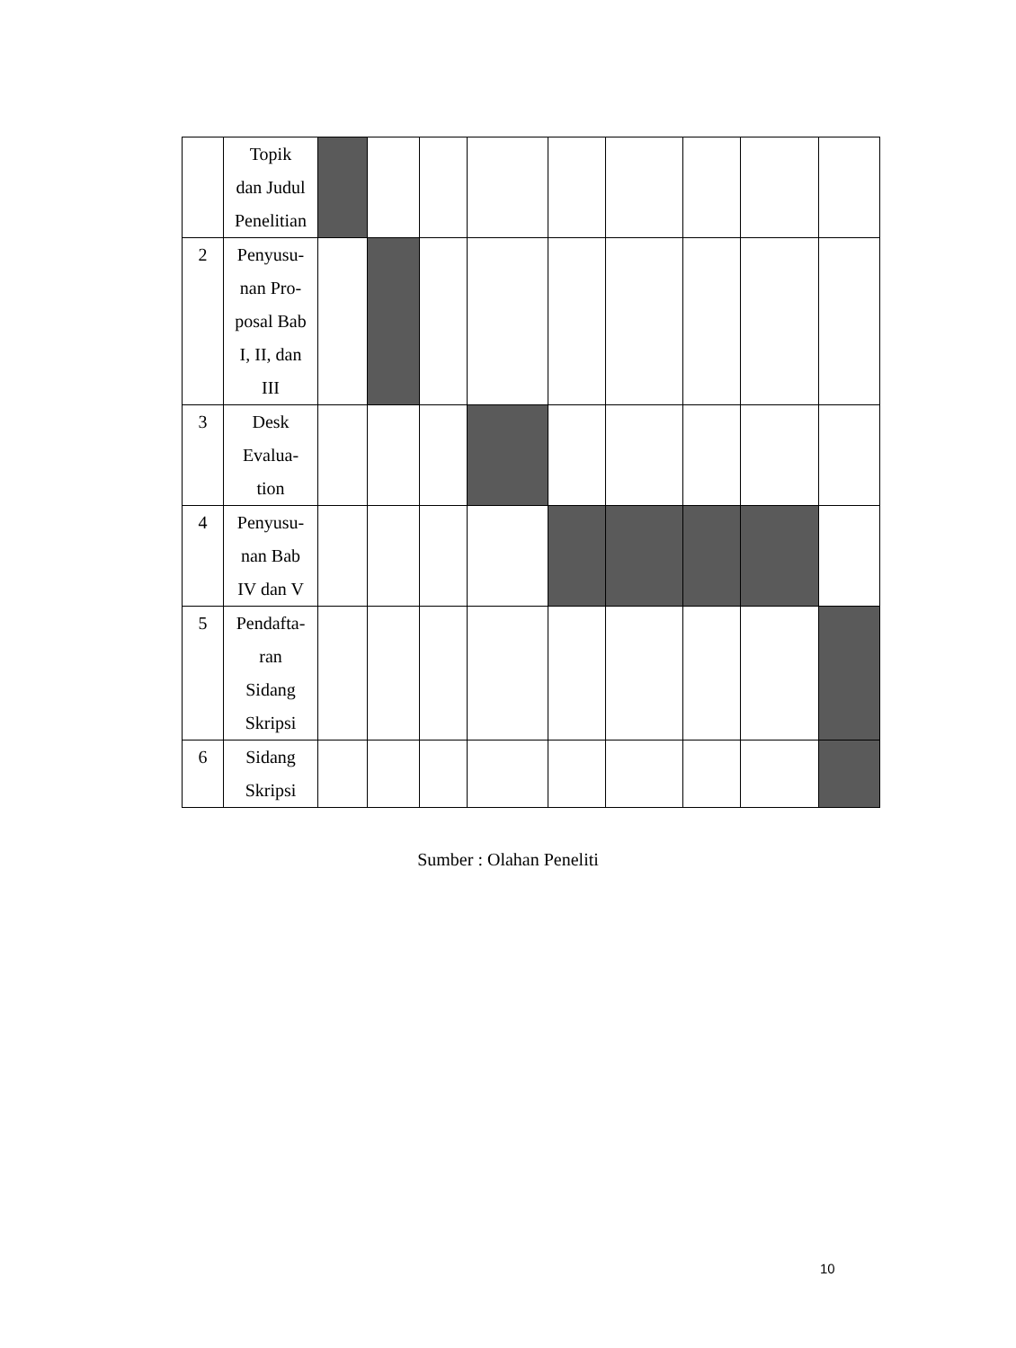| | Topik dan Judul Penelitian | | | | | | | | | |
| 2 | Penyusu- nan Pro- posal Bab I, II, dan III | | | | | | | | | |
| 3 | Desk Evalua- tion | | | | | | | | | |
| 4 | Penyusu- nan Bab IV dan V | | | | | | | | | |
| 5 | Pendafta- ran Sidang Skripsi | | | | | | | | | |
| 6 | Sidang Skripsi | | | | | | | | | |
Sumber : Olahan Peneliti
10